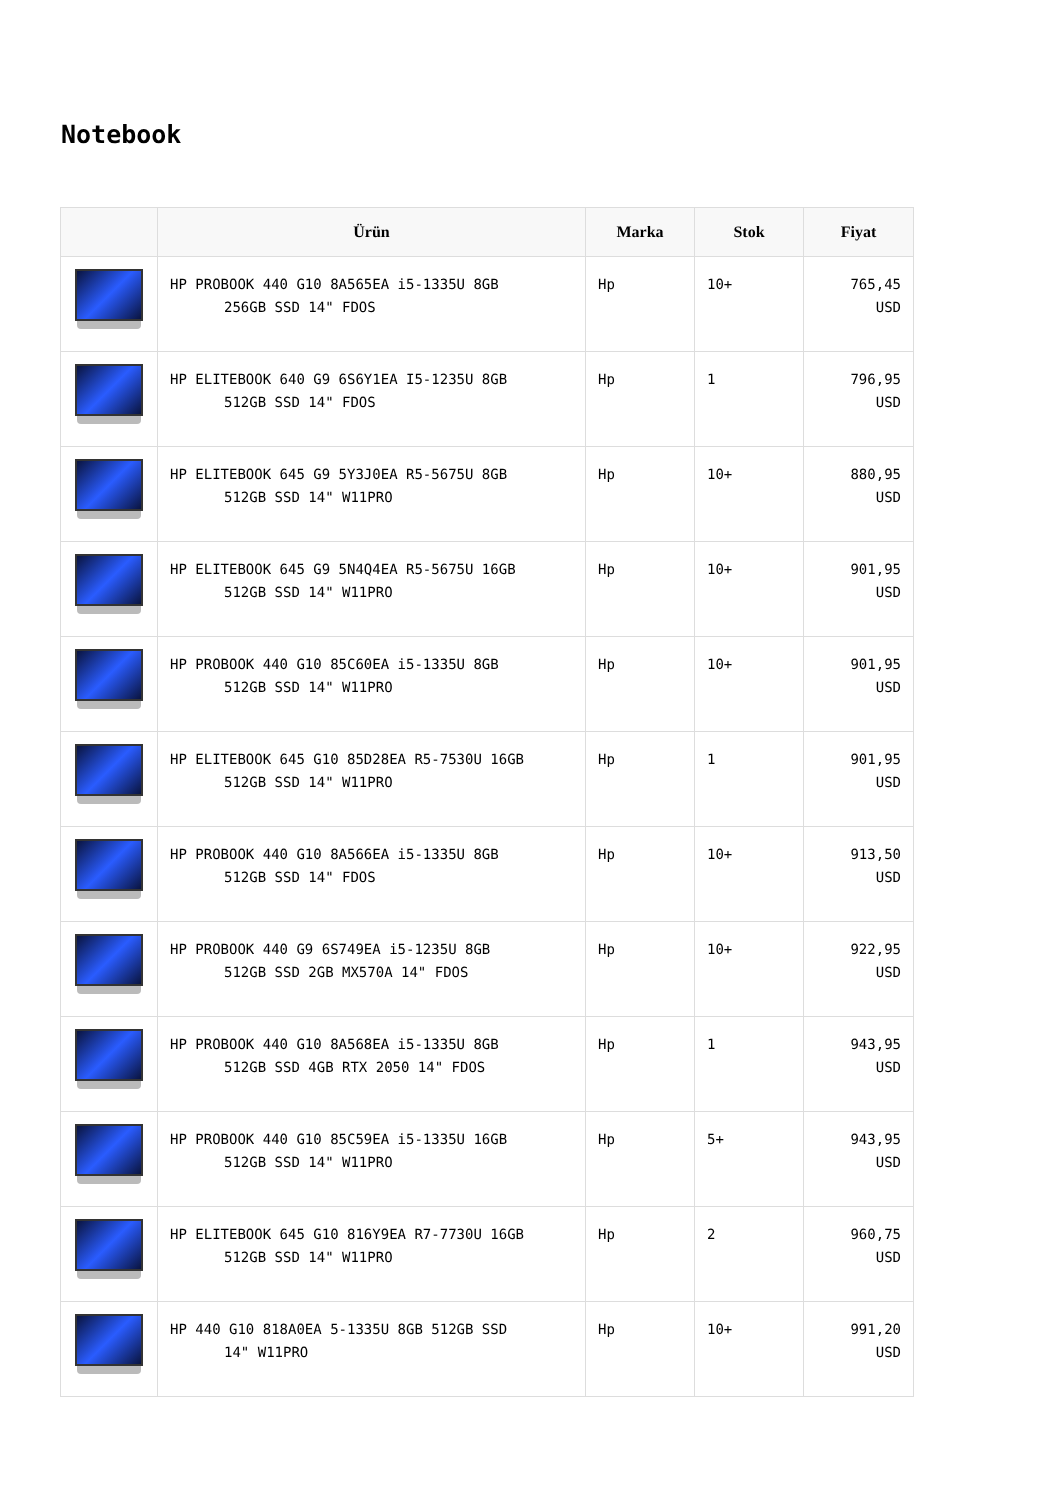Notebook
| | Ürün | Marka | Stok | Fiyat |
| --- | --- | --- | --- | --- |
| | HP PROBOOK 440 G10 8A565EA i5-1335U 8GB 256GB SSD 14" FDOS | Hp | 10+ | 765,45 USD |
| | HP ELITEBOOK 640 G9 6S6Y1EA I5-1235U 8GB 512GB SSD 14" FDOS | Hp | 1 | 796,95 USD |
| | HP ELITEBOOK 645 G9 5Y3J0EA R5-5675U 8GB 512GB SSD 14" W11PRO | Hp | 10+ | 880,95 USD |
| | HP ELITEBOOK 645 G9 5N4Q4EA R5-5675U 16GB 512GB SSD 14" W11PRO | Hp | 10+ | 901,95 USD |
| | HP PROBOOK 440 G10 85C60EA i5-1335U 8GB 512GB SSD 14" W11PRO | Hp | 10+ | 901,95 USD |
| | HP ELITEBOOK 645 G10 85D28EA R5-7530U 16GB 512GB SSD 14" W11PRO | Hp | 1 | 901,95 USD |
| | HP PROBOOK 440 G10 8A566EA i5-1335U 8GB 512GB SSD 14" FDOS | Hp | 10+ | 913,50 USD |
| | HP PROBOOK 440 G9 6S749EA i5-1235U 8GB 512GB SSD 2GB MX570A 14" FDOS | Hp | 10+ | 922,95 USD |
| | HP PROBOOK 440 G10 8A568EA i5-1335U 8GB 512GB SSD 4GB RTX 2050 14" FDOS | Hp | 1 | 943,95 USD |
| | HP PROBOOK 440 G10 85C59EA i5-1335U 16GB 512GB SSD 14" W11PRO | Hp | 5+ | 943,95 USD |
| | HP ELITEBOOK 645 G10 816Y9EA R7-7730U 16GB 512GB SSD 14" W11PRO | Hp | 2 | 960,75 USD |
| | HP 440 G10 818A0EA 5-1335U 8GB 512GB SSD 14" W11PRO | Hp | 10+ | 991,20 USD |